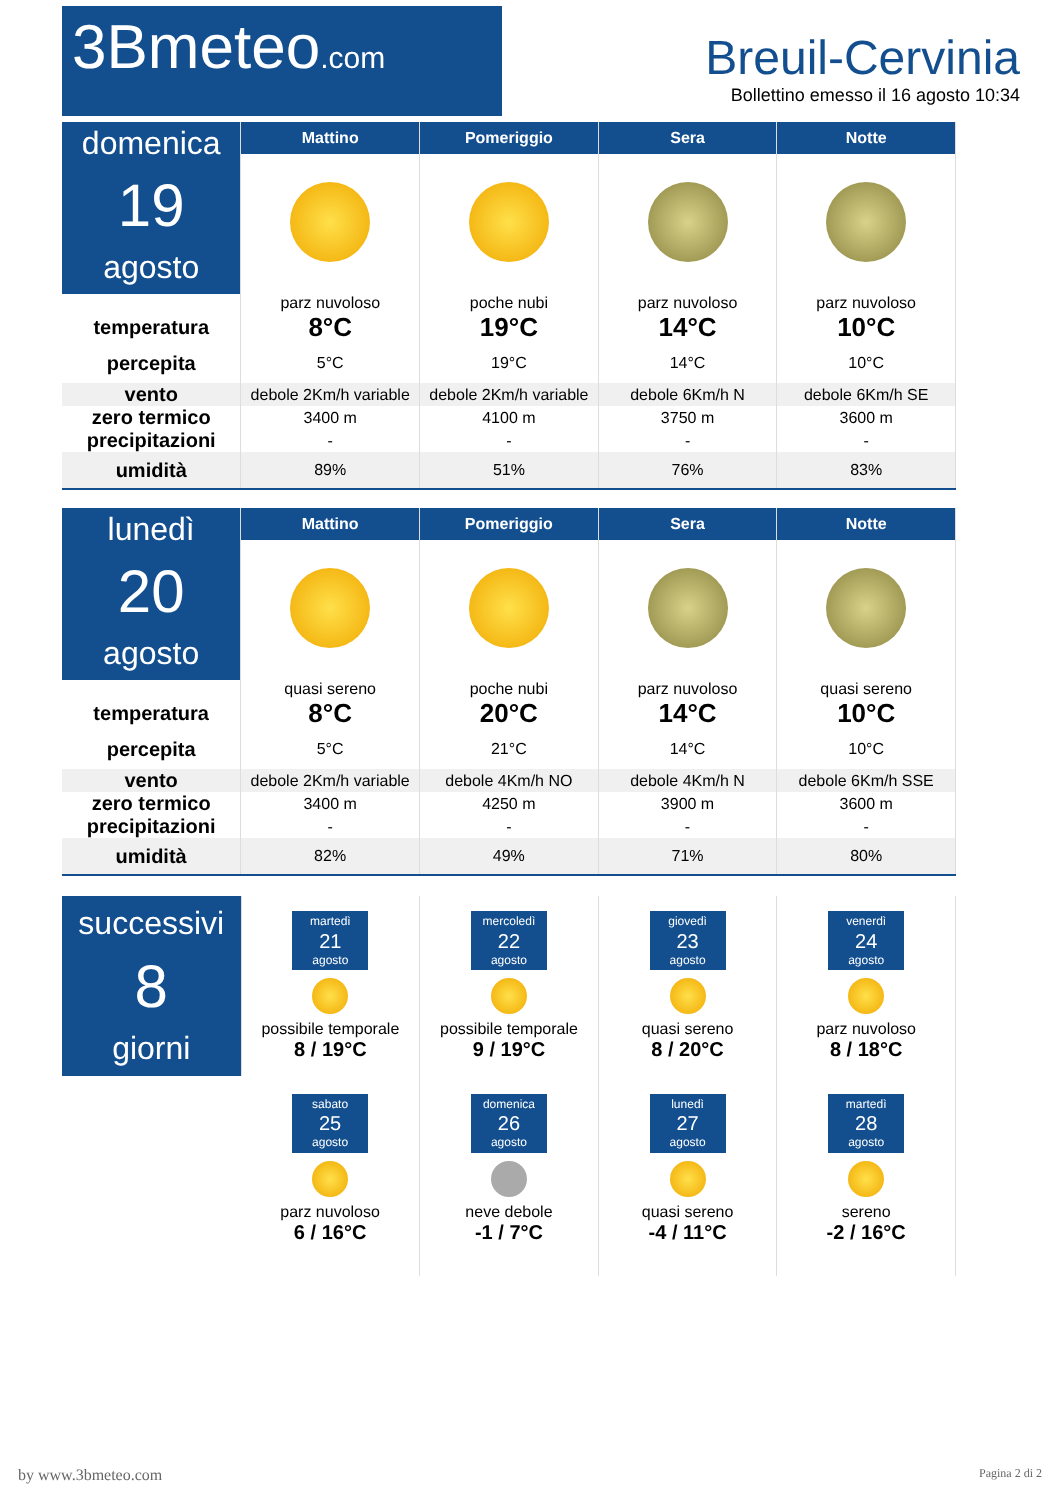3Bmeteo.com
Breuil-Cervinia
Bollettino emesso il 16 agosto 10:34
| domenica 19 agosto | Mattino | Pomeriggio | Sera | Notte |
| | parz nuvoloso | poche nubi | parz nuvoloso | parz nuvoloso |
| temperatura | 8°C | 19°C | 14°C | 10°C |
| percepita | 5°C | 19°C | 14°C | 10°C |
| vento | debole 2Km/h variable | debole 2Km/h variable | debole 6Km/h N | debole 6Km/h SE |
| zero termico | 3400 m | 4100 m | 3750 m | 3600 m |
| precipitazioni | - | - | - | - |
| umidità | 89% | 51% | 76% | 83% |
| lunedì 20 agosto | Mattino | Pomeriggio | Sera | Notte |
| | quasi sereno | poche nubi | parz nuvoloso | quasi sereno |
| temperatura | 8°C | 20°C | 14°C | 10°C |
| percepita | 5°C | 21°C | 14°C | 10°C |
| vento | debole 2Km/h variable | debole 4Km/h NO | debole 4Km/h N | debole 6Km/h SSE |
| zero termico | 3400 m | 4250 m | 3900 m | 3600 m |
| precipitazioni | - | - | - | - |
| umidità | 82% | 49% | 71% | 80% |
| successivi 8 giorni | martedì 21 agosto possibile temporale 8 / 19°C | mercoledì 22 agosto possibile temporale 9 / 19°C | giovedì 23 agosto quasi sereno 8 / 20°C | venerdì 24 agosto parz nuvoloso 8 / 18°C |
| | sabato 25 agosto parz nuvoloso 6 / 16°C | domenica 26 agosto neve debole -1 / 7°C | lunedì 27 agosto quasi sereno -4 / 11°C | martedì 28 agosto sereno -2 / 16°C |
by www.3bmeteo.com Pagina 2 di 2